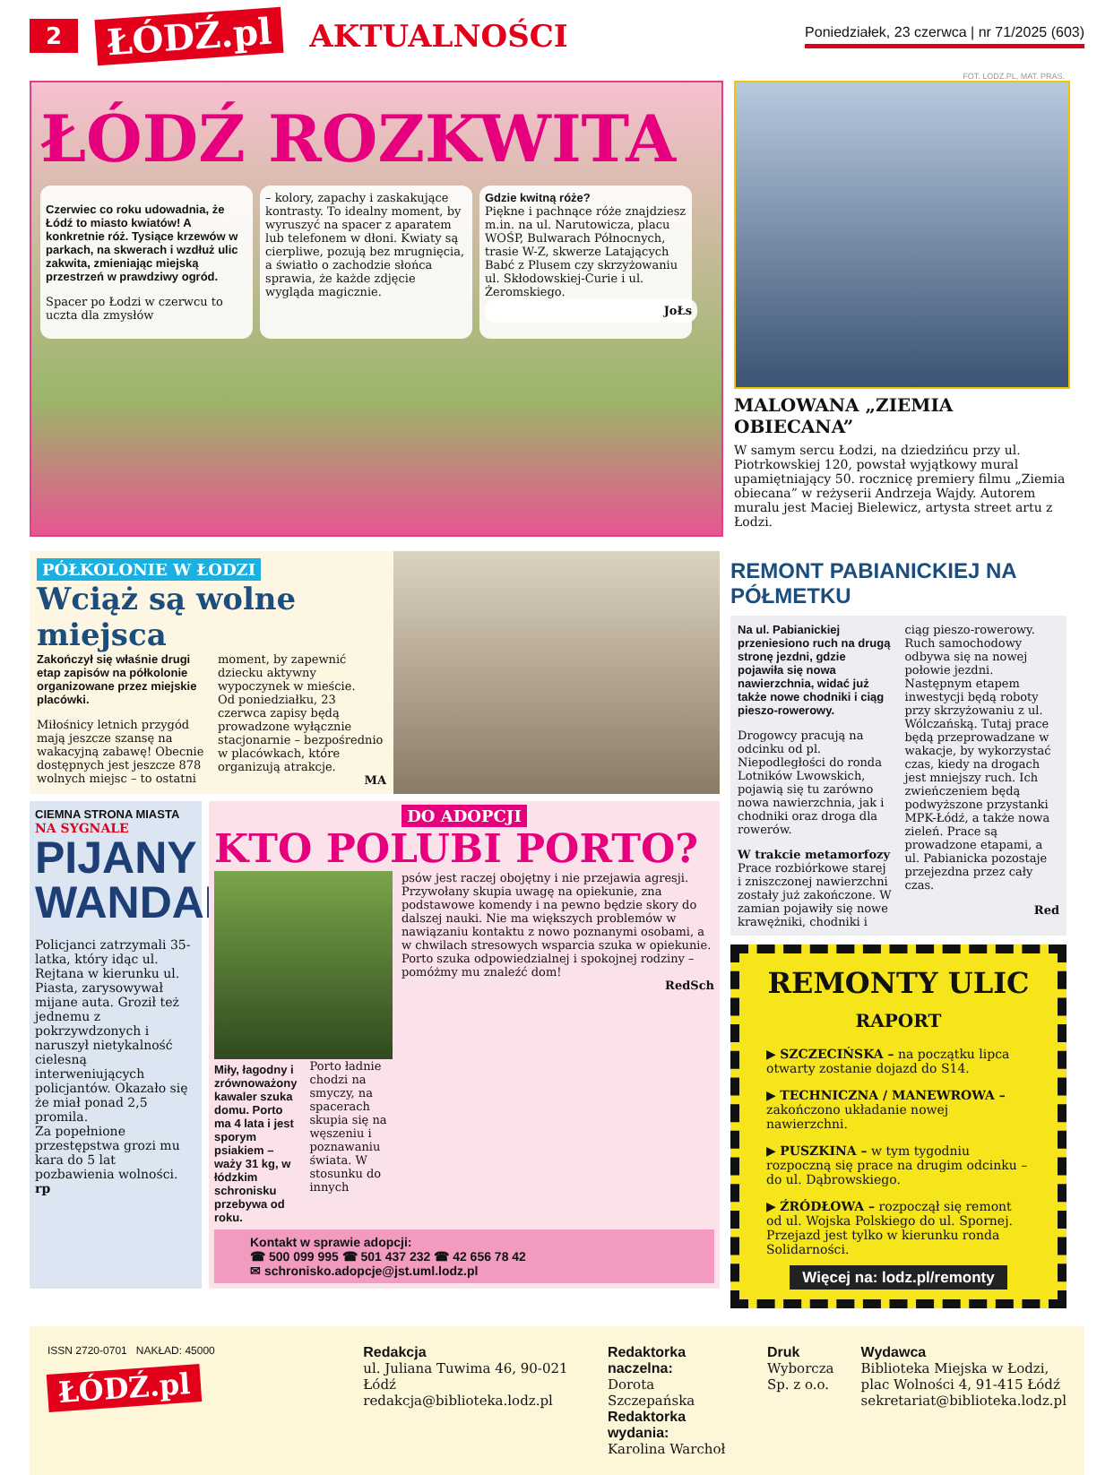2 ŁÓDŹ.pl AKTUALNOŚCI Poniedziałek, 23 czerwca | nr 71/2025 (603)
FOT. LODZ.PL, MAT. PRAS.
ŁÓDŹ ROZKWITA
Czerwiec co roku udowadnia, że Łódź to miasto kwiatów! A konkretnie róż. Tysiące krzewów w parkach, na skwerach i wzdłuż ulic zakwita, zmieniając miejską przestrzeń w prawdziwy ogród.
Spacer po Łodzi w czerwcu to uczta dla zmysłów
– kolory, zapachy i zaskakujące kontrasty. To idealny moment, by wyruszyć na spacer z aparatem lub telefonem w dłoni. Kwiaty są cierpliwe, pozują bez mrugnięcia, a światło o zachodzie słońca sprawia, że każde zdjęcie wygląda magicznie.
Gdzie kwitną róże?
Piękne i pachnące róże znajdziesz m.in. na ul. Narutowicza, placu WOŚP, Bulwarach Północnych, trasie W-Z, skwerze Latających Babć z Plusem czy skrzyżowaniu ul. Skłodowskiej-Curie i ul. Żeromskiego.
JoŁs
MALOWANA „ZIEMIA OBIECANA”
W samym sercu Łodzi, na dziedzińcu przy ul. Piotrkowskiej 120, powstał wyjątkowy mural upamiętniający 50. rocznicę premiery filmu „Ziemia obiecana” w reżyserii Andrzeja Wajdy. Autorem muralu jest Maciej Bielewicz, artysta street artu z Łodzi.
PÓŁKOLONIE W ŁODZI
Wciąż są wolne miejsca
Zakończył się właśnie drugi etap zapisów na półkolonie organizowane przez miejskie placówki.
Miłośnicy letnich przygód mają jeszcze szansę na wakacyjną zabawę! Obecnie dostępnych jest jeszcze 878 wolnych miejsc – to ostatni moment, by zapewnić dziecku aktywny wypoczynek w mieście.
Od poniedziałku, 23 czerwca zapisy będą prowadzone wyłącznie stacjonarnie – bezpośrednio w placówkach, które organizują atrakcje.
MA
CIEMNA STRONA MIASTA
NA SYGNALE
PIJANY WANDAL
Policjanci zatrzymali 35-latka, który idąc ul. Rejtana w kierunku ul. Piasta, zarysowywał mijane auta. Groził też jednemu z pokrzywdzonych i naruszył nietykalność cielesną interweniujących policjantów. Okazało się że miał ponad 2,5 promila.
Za popełnione przestępstwa grozi mu kara do 5 lat pozbawienia wolności. rp
DO ADOPCJI
KTO POLUBI PORTO?
Miły, łagodny i zrównoważony kawaler szuka domu. Porto ma 4 lata i jest sporym psiakiem – waży 31 kg, w łódzkim schronisku przebywa od roku.
Porto ładnie chodzi na smyczy, na spacerach skupia się na węszeniu i poznawaniu świata. W stosunku do innych
psów jest raczej obojętny i nie przejawia agresji. Przywołany skupia uwagę na opiekunie, zna podstawowe komendy i na pewno będzie skory do dalszej nauki. Nie ma większych problemów w nawiązaniu kontaktu z nowo poznanymi osobami, a w chwilach stresowych wsparcia szuka w opiekunie.
Porto szuka odpowiedzialnej i spokojnej rodziny – pomóżmy mu znaleźć dom!
RedSch
Kontakt w sprawie adopcji:
☎ 500 099 995 ☎ 501 437 232 ☎ 42 656 78 42
✉ schronisko.adopcje@jst.uml.lodz.pl
REMONT PABIANICKIEJ NA PÓŁMETKU
Na ul. Pabianickiej przeniesiono ruch na drugą stronę jezdni, gdzie pojawiła się nowa nawierzchnia, widać już także nowe chodniki i ciąg pieszo-rowerowy.
Drogowcy pracują na odcinku od pl. Niepodległości do ronda Lotników Lwowskich, pojawią się tu zarówno nowa nawierzchnia, jak i chodniki oraz droga dla rowerów.
W trakcie metamorfozy
Prace rozbiórkowe starej i zniszczonej nawierzchni zostały już zakończone. W zamian pojawiły się nowe krawężniki, chodniki i ciąg pieszo-rowerowy. Ruch samochodowy odbywa się na nowej połowie jezdni.
Następnym etapem inwestycji będą roboty przy skrzyżowaniu z ul. Wólczańską. Tutaj prace będą przeprowadzane w wakacje, by wykorzystać czas, kiedy na drogach jest mniejszy ruch. Ich zwieńczeniem będą podwyższone przystanki MPK-Łódź, a także nowa zieleń. Prace są prowadzone etapami, a ul. Pabianicka pozostaje przejezdna przez cały czas.
Red
REMONTY ULIC
RAPORT
▶ SZCZECIŃSKA – na początku lipca otwarty zostanie dojazd do S14.
▶ TECHNICZNA / MANEWROWA – zakończono układanie nowej nawierzchni.
▶ PUSZKINA – w tym tygodniu rozpoczną się prace na drugim odcinku – do ul. Dąbrowskiego.
▶ ŹRÓDŁOWA – rozpoczął się remont od ul. Wojska Polskiego do ul. Spornej. Przejazd jest tylko w kierunku ronda Solidarności.
Więcej na: lodz.pl/remonty
ISSN 2720-0701 NAKŁAD: 45000
ŁÓDŹ.pl
Redakcja
ul. Juliana Tuwima 46, 90-021 Łódź
redakcja@biblioteka.lodz.pl
Redaktorka naczelna:
Dorota Szczepańska
Redaktorka wydania:
Karolina Warchoł
Druk
Wyborcza
Sp. z o.o.
Wydawca
Biblioteka Miejska w Łodzi,
plac Wolności 4, 91-415 Łódź
sekretariat@biblioteka.lodz.pl